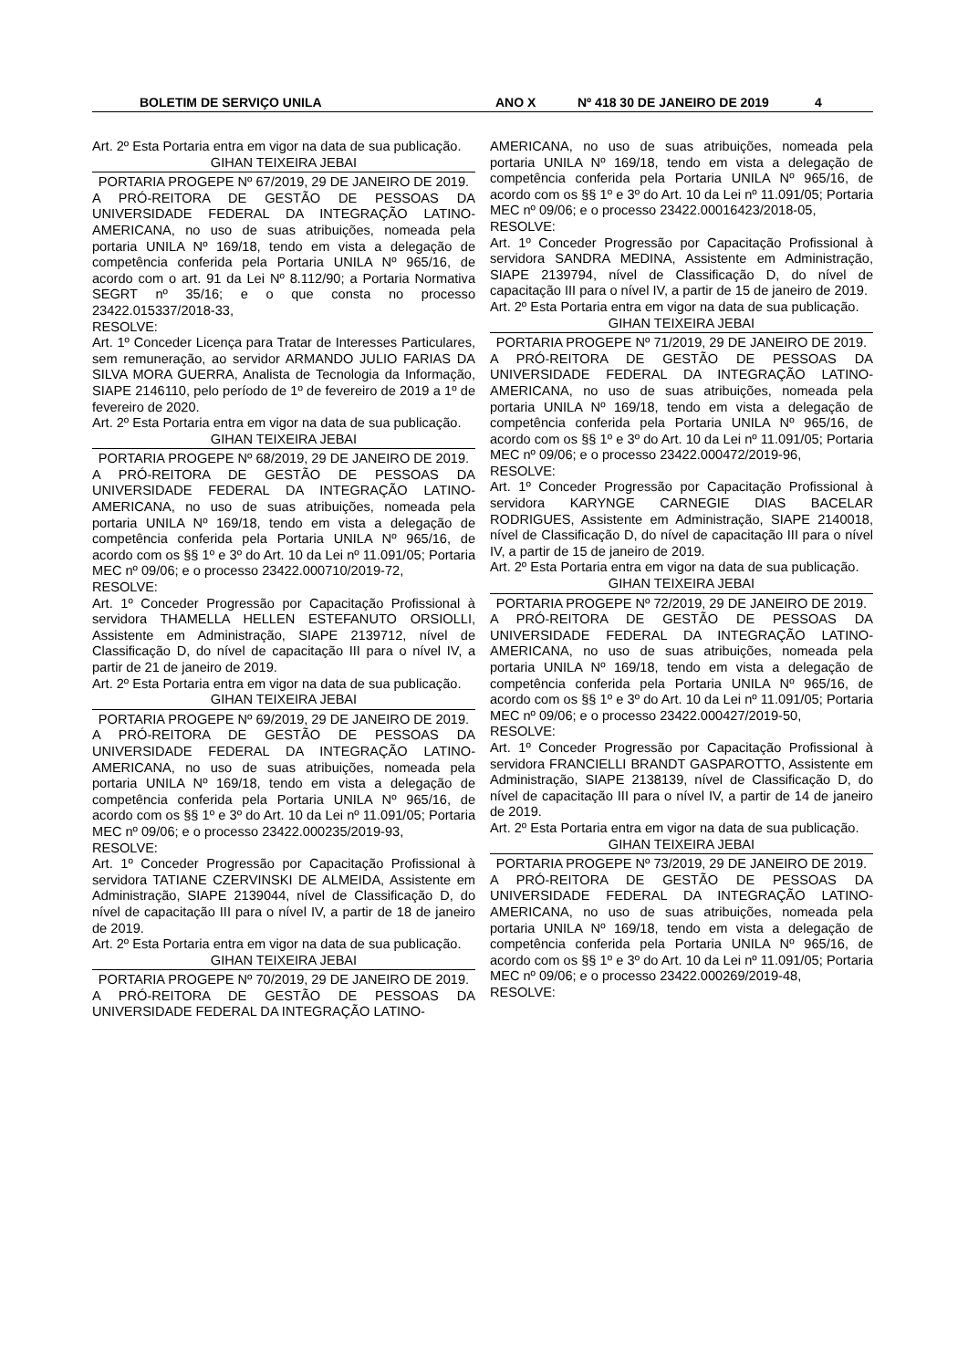BOLETIM DE SERVIÇO UNILA ANO X Nº 418 30 DE JANEIRO DE 2019 4
Art. 2º Esta Portaria entra em vigor na data de sua publicação.
GIHAN TEIXEIRA JEBAI
PORTARIA PROGEPE Nº 67/2019, 29 DE JANEIRO DE 2019.
A PRÓ-REITORA DE GESTÃO DE PESSOAS DA UNIVERSIDADE FEDERAL DA INTEGRAÇÃO LATINO-AMERICANA, no uso de suas atribuições, nomeada pela portaria UNILA Nº 169/18, tendo em vista a delegação de competência conferida pela Portaria UNILA Nº 965/16, de acordo com o art. 91 da Lei Nº 8.112/90; a Portaria Normativa SEGRT nº 35/16; e o que consta no processo 23422.015337/2018-33,
RESOLVE:
Art. 1º Conceder Licença para Tratar de Interesses Particulares, sem remuneração, ao servidor ARMANDO JULIO FARIAS DA SILVA MORA GUERRA, Analista de Tecnologia da Informação, SIAPE 2146110, pelo período de 1º de fevereiro de 2019 a 1º de fevereiro de 2020.
Art. 2º Esta Portaria entra em vigor na data de sua publicação.
GIHAN TEIXEIRA JEBAI
PORTARIA PROGEPE Nº 68/2019, 29 DE JANEIRO DE 2019.
A PRÓ-REITORA DE GESTÃO DE PESSOAS DA UNIVERSIDADE FEDERAL DA INTEGRAÇÃO LATINO-AMERICANA, no uso de suas atribuições, nomeada pela portaria UNILA Nº 169/18, tendo em vista a delegação de competência conferida pela Portaria UNILA Nº 965/16, de acordo com os §§ 1º e 3º do Art. 10 da Lei nº 11.091/05; Portaria MEC nº 09/06; e o processo 23422.000710/2019-72,
RESOLVE:
Art. 1º Conceder Progressão por Capacitação Profissional à servidora THAMELLA HELLEN ESTEFANUTO ORSIOLLI, Assistente em Administração, SIAPE 2139712, nível de Classificação D, do nível de capacitação III para o nível IV, a partir de 21 de janeiro de 2019.
Art. 2º Esta Portaria entra em vigor na data de sua publicação.
GIHAN TEIXEIRA JEBAI
PORTARIA PROGEPE Nº 69/2019, 29 DE JANEIRO DE 2019.
A PRÓ-REITORA DE GESTÃO DE PESSOAS DA UNIVERSIDADE FEDERAL DA INTEGRAÇÃO LATINO-AMERICANA, no uso de suas atribuições, nomeada pela portaria UNILA Nº 169/18, tendo em vista a delegação de competência conferida pela Portaria UNILA Nº 965/16, de acordo com os §§ 1º e 3º do Art. 10 da Lei nº 11.091/05; Portaria MEC nº 09/06; e o processo 23422.000235/2019-93,
RESOLVE:
Art. 1º Conceder Progressão por Capacitação Profissional à servidora TATIANE CZERVINSKI DE ALMEIDA, Assistente em Administração, SIAPE 2139044, nível de Classificação D, do nível de capacitação III para o nível IV, a partir de 18 de janeiro de 2019.
Art. 2º Esta Portaria entra em vigor na data de sua publicação.
GIHAN TEIXEIRA JEBAI
PORTARIA PROGEPE Nº 70/2019, 29 DE JANEIRO DE 2019.
A PRÓ-REITORA DE GESTÃO DE PESSOAS DA UNIVERSIDADE FEDERAL DA INTEGRAÇÃO LATINO-
AMERICANA, no uso de suas atribuições, nomeada pela portaria UNILA Nº 169/18, tendo em vista a delegação de competência conferida pela Portaria UNILA Nº 965/16, de acordo com os §§ 1º e 3º do Art. 10 da Lei nº 11.091/05; Portaria MEC nº 09/06; e o processo 23422.00016423/2018-05,
RESOLVE:
Art. 1º Conceder Progressão por Capacitação Profissional à servidora SANDRA MEDINA, Assistente em Administração, SIAPE 2139794, nível de Classificação D, do nível de capacitação III para o nível IV, a partir de 15 de janeiro de 2019.
Art. 2º Esta Portaria entra em vigor na data de sua publicação.
GIHAN TEIXEIRA JEBAI
PORTARIA PROGEPE Nº 71/2019, 29 DE JANEIRO DE 2019.
A PRÓ-REITORA DE GESTÃO DE PESSOAS DA UNIVERSIDADE FEDERAL DA INTEGRAÇÃO LATINO-AMERICANA, no uso de suas atribuições, nomeada pela portaria UNILA Nº 169/18, tendo em vista a delegação de competência conferida pela Portaria UNILA Nº 965/16, de acordo com os §§ 1º e 3º do Art. 10 da Lei nº 11.091/05; Portaria MEC nº 09/06; e o processo 23422.000472/2019-96,
RESOLVE:
Art. 1º Conceder Progressão por Capacitação Profissional à servidora KARYNGE CARNEGIE DIAS BACELAR RODRIGUES, Assistente em Administração, SIAPE 2140018, nível de Classificação D, do nível de capacitação III para o nível IV, a partir de 15 de janeiro de 2019.
Art. 2º Esta Portaria entra em vigor na data de sua publicação.
GIHAN TEIXEIRA JEBAI
PORTARIA PROGEPE Nº 72/2019, 29 DE JANEIRO DE 2019.
A PRÓ-REITORA DE GESTÃO DE PESSOAS DA UNIVERSIDADE FEDERAL DA INTEGRAÇÃO LATINO-AMERICANA, no uso de suas atribuições, nomeada pela portaria UNILA Nº 169/18, tendo em vista a delegação de competência conferida pela Portaria UNILA Nº 965/16, de acordo com os §§ 1º e 3º do Art. 10 da Lei nº 11.091/05; Portaria MEC nº 09/06; e o processo 23422.000427/2019-50,
RESOLVE:
Art. 1º Conceder Progressão por Capacitação Profissional à servidora FRANCIELLI BRANDT GASPAROTTO, Assistente em Administração, SIAPE 2138139, nível de Classificação D, do nível de capacitação III para o nível IV, a partir de 14 de janeiro de 2019.
Art. 2º Esta Portaria entra em vigor na data de sua publicação.
GIHAN TEIXEIRA JEBAI
PORTARIA PROGEPE Nº 73/2019, 29 DE JANEIRO DE 2019.
A PRÓ-REITORA DE GESTÃO DE PESSOAS DA UNIVERSIDADE FEDERAL DA INTEGRAÇÃO LATINO-AMERICANA, no uso de suas atribuições, nomeada pela portaria UNILA Nº 169/18, tendo em vista a delegação de competência conferida pela Portaria UNILA Nº 965/16, de acordo com os §§ 1º e 3º do Art. 10 da Lei nº 11.091/05; Portaria MEC nº 09/06; e o processo 23422.000269/2019-48,
RESOLVE: